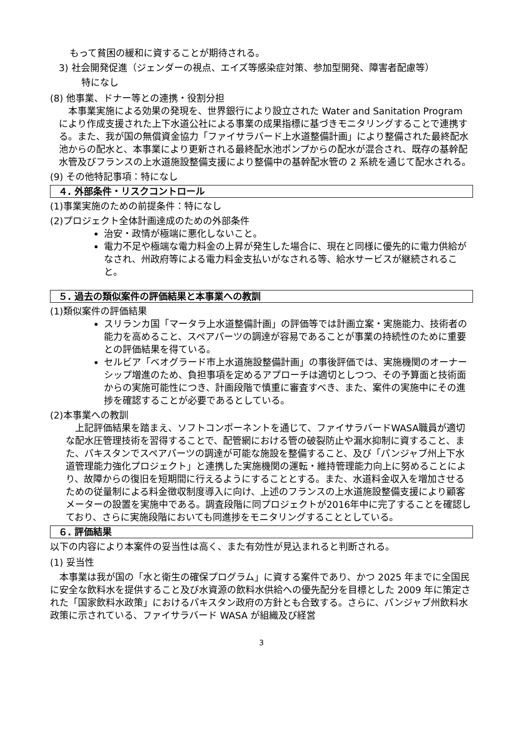もって貧困の緩和に資することが期待される。
3) 社会開発促進（ジェンダーの視点、エイズ等感染症対策、参加型開発、障害者配慮等）
特になし
(8) 他事業、ドナー等との連携・役割分担
　本事業実施による効果の発現を、世界銀行により設立された Water and Sanitation Program により作成支援された上下水道公社による事業の成果指標に基づきモニタリングすることで連携する。また、我が国の無償資金協力「ファイサラバード上水道整備計画」により整備された最終配水池からの配水と、本事業により更新される最終配水池ポンプからの配水が混合され、既存の基幹配水管及びフランスの上水道施設整備支援により整備中の基幹配水管の 2 系統を通じて配水される。
(9) その他特記事項：特になし
４. 外部条件・リスクコントロール
(1)事業実施のための前提条件：特になし
(2)プロジェクト全体計画達成のための外部条件
治安・政情が極端に悪化しないこと。
電力不足や極端な電力料金の上昇が発生した場合に、現在と同様に優先的に電力供給がなされ、州政府等による電力料金支払いがなされる等、給水サービスが継続されること。
５. 過去の類似案件の評価結果と本事業への教訓
(1)類似案件の評価結果
スリランカ国「マータラ上水道整備計画」の評価等では計画立案・実施能力、技術者の能力を高めること、スペアパーツの調達が容易であることが事業の持続性のために重要との評価結果を得ている。
セルビア「ベオグラード市上水道施設整備計画」の事後評価では、実施機関のオーナーシップ増進のため、負担事項を定めるアプローチは適切としつつ、その予算面と技術面からの実施可能性につき、計画段階で慎重に審査すべき、また、案件の実施中にその進捗を確認することが必要であるとしている。
(2)本事業への教訓
　上記評価結果を踏まえ、ソフトコンポーネントを通じて、ファイサラバードWASA職員が適切な配水圧管理技術を習得することで、配管網における管の破裂防止や漏水抑制に資すること、また、パキスタンでスペアパーツの調達が可能な施設を整備すること、及び「パンジャブ州上下水道管理能力強化プロジェクト」と連携した実施機関の運転・維持管理能力向上に努めることにより、故障からの復旧を短期間に行えるようにすることとする。また、水道料金収入を増加させるための従量制による料金徴収制度導入に向け、上述のフランスの上水道施設整備支援により顧客メーターの設置を実施中である。調査段階に同プロジェクトが2016年中に完了することを確認しており、さらに実施段階においても同進捗をモニタリングすることとしている。
６. 評価結果
以下の内容により本案件の妥当性は高く、また有効性が見込まれると判断される。
(1) 妥当性
　本事業は我が国の「水と衛生の確保プログラム」に資する案件であり、かつ 2025 年までに全国民に安全な飲料水を提供すること及び水資源の飲料水供給への優先配分を目標とした 2009 年に策定された「国家飲料水政策」におけるパキスタン政府の方針とも合致する。さらに、パンジャブ州飲料水政策に示されている、ファイサラバード WASA が組織及び経営
3